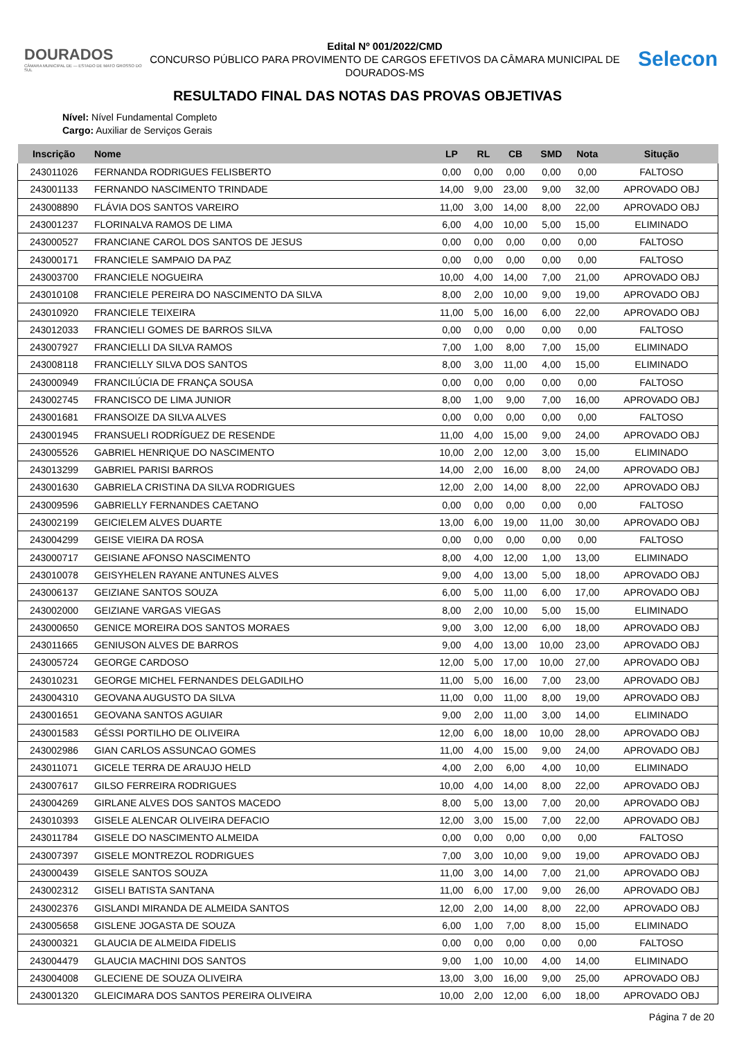DOURADOS
CÂMARA MUNICIPAL DE — ESTADO DE MATO GROSSO DO SUL
Edital Nº 001/2022/CMD
CONCURSO PÚBLICO PARA PROVIMENTO DE CARGOS EFETIVOS DA CÂMARA MUNICIPAL DE DOURADOS-MS
Selecon
RESULTADO FINAL DAS NOTAS DAS PROVAS OBJETIVAS
Nível: Nível Fundamental Completo
Cargo: Auxiliar de Serviços Gerais
| Inscrição | Nome | LP | RL | CB | SMD | Nota | Situção |
| --- | --- | --- | --- | --- | --- | --- | --- |
| 243011026 | FERNANDA RODRIGUES FELISBERTO | 0,00 | 0,00 | 0,00 | 0,00 | 0,00 | FALTOSO |
| 243001133 | FERNANDO NASCIMENTO TRINDADE | 14,00 | 9,00 | 23,00 | 9,00 | 32,00 | APROVADO OBJ |
| 243008890 | FLÁVIA DOS SANTOS VAREIRO | 11,00 | 3,00 | 14,00 | 8,00 | 22,00 | APROVADO OBJ |
| 243001237 | FLORINALVA RAMOS DE LIMA | 6,00 | 4,00 | 10,00 | 5,00 | 15,00 | ELIMINADO |
| 243000527 | FRANCIANE CAROL DOS SANTOS DE JESUS | 0,00 | 0,00 | 0,00 | 0,00 | 0,00 | FALTOSO |
| 243000171 | FRANCIELE SAMPAIO DA PAZ | 0,00 | 0,00 | 0,00 | 0,00 | 0,00 | FALTOSO |
| 243003700 | FRANCIELE NOGUEIRA | 10,00 | 4,00 | 14,00 | 7,00 | 21,00 | APROVADO OBJ |
| 243010108 | FRANCIELE PEREIRA DO NASCIMENTO DA SILVA | 8,00 | 2,00 | 10,00 | 9,00 | 19,00 | APROVADO OBJ |
| 243010920 | FRANCIELE TEIXEIRA | 11,00 | 5,00 | 16,00 | 6,00 | 22,00 | APROVADO OBJ |
| 243012033 | FRANCIELI GOMES DE BARROS SILVA | 0,00 | 0,00 | 0,00 | 0,00 | 0,00 | FALTOSO |
| 243007927 | FRANCIELLI DA SILVA RAMOS | 7,00 | 1,00 | 8,00 | 7,00 | 15,00 | ELIMINADO |
| 243008118 | FRANCIELLY SILVA DOS SANTOS | 8,00 | 3,00 | 11,00 | 4,00 | 15,00 | ELIMINADO |
| 243000949 | FRANCILÚCIA DE FRANÇA SOUSA | 0,00 | 0,00 | 0,00 | 0,00 | 0,00 | FALTOSO |
| 243002745 | FRANCISCO DE LIMA JUNIOR | 8,00 | 1,00 | 9,00 | 7,00 | 16,00 | APROVADO OBJ |
| 243001681 | FRANSOIZE DA SILVA ALVES | 0,00 | 0,00 | 0,00 | 0,00 | 0,00 | FALTOSO |
| 243001945 | FRANSUELI RODRÍGUEZ DE RESENDE | 11,00 | 4,00 | 15,00 | 9,00 | 24,00 | APROVADO OBJ |
| 243005526 | GABRIEL HENRIQUE DO NASCIMENTO | 10,00 | 2,00 | 12,00 | 3,00 | 15,00 | ELIMINADO |
| 243013299 | GABRIEL PARISI BARROS | 14,00 | 2,00 | 16,00 | 8,00 | 24,00 | APROVADO OBJ |
| 243001630 | GABRIELA CRISTINA DA SILVA RODRIGUES | 12,00 | 2,00 | 14,00 | 8,00 | 22,00 | APROVADO OBJ |
| 243009596 | GABRIELLY FERNANDES CAETANO | 0,00 | 0,00 | 0,00 | 0,00 | 0,00 | FALTOSO |
| 243002199 | GEICIELEM ALVES DUARTE | 13,00 | 6,00 | 19,00 | 11,00 | 30,00 | APROVADO OBJ |
| 243004299 | GEISE VIEIRA DA ROSA | 0,00 | 0,00 | 0,00 | 0,00 | 0,00 | FALTOSO |
| 243000717 | GEISIANE AFONSO NASCIMENTO | 8,00 | 4,00 | 12,00 | 1,00 | 13,00 | ELIMINADO |
| 243010078 | GEISYHELEN RAYANE ANTUNES ALVES | 9,00 | 4,00 | 13,00 | 5,00 | 18,00 | APROVADO OBJ |
| 243006137 | GEIZIANE SANTOS SOUZA | 6,00 | 5,00 | 11,00 | 6,00 | 17,00 | APROVADO OBJ |
| 243002000 | GEIZIANE VARGAS VIEGAS | 8,00 | 2,00 | 10,00 | 5,00 | 15,00 | ELIMINADO |
| 243000650 | GENICE MOREIRA DOS SANTOS MORAES | 9,00 | 3,00 | 12,00 | 6,00 | 18,00 | APROVADO OBJ |
| 243011665 | GENIUSON ALVES DE BARROS | 9,00 | 4,00 | 13,00 | 10,00 | 23,00 | APROVADO OBJ |
| 243005724 | GEORGE CARDOSO | 12,00 | 5,00 | 17,00 | 10,00 | 27,00 | APROVADO OBJ |
| 243010231 | GEORGE MICHEL FERNANDES DELGADILHO | 11,00 | 5,00 | 16,00 | 7,00 | 23,00 | APROVADO OBJ |
| 243004310 | GEOVANA AUGUSTO DA SILVA | 11,00 | 0,00 | 11,00 | 8,00 | 19,00 | APROVADO OBJ |
| 243001651 | GEOVANA SANTOS AGUIAR | 9,00 | 2,00 | 11,00 | 3,00 | 14,00 | ELIMINADO |
| 243001583 | GÉSSI PORTILHO DE OLIVEIRA | 12,00 | 6,00 | 18,00 | 10,00 | 28,00 | APROVADO OBJ |
| 243002986 | GIAN CARLOS ASSUNCAO GOMES | 11,00 | 4,00 | 15,00 | 9,00 | 24,00 | APROVADO OBJ |
| 243011071 | GICELE TERRA DE ARAUJO HELD | 4,00 | 2,00 | 6,00 | 4,00 | 10,00 | ELIMINADO |
| 243007617 | GILSO FERREIRA RODRIGUES | 10,00 | 4,00 | 14,00 | 8,00 | 22,00 | APROVADO OBJ |
| 243004269 | GIRLANE ALVES DOS SANTOS MACEDO | 8,00 | 5,00 | 13,00 | 7,00 | 20,00 | APROVADO OBJ |
| 243010393 | GISELE ALENCAR OLIVEIRA DEFACIO | 12,00 | 3,00 | 15,00 | 7,00 | 22,00 | APROVADO OBJ |
| 243011784 | GISELE DO NASCIMENTO ALMEIDA | 0,00 | 0,00 | 0,00 | 0,00 | 0,00 | FALTOSO |
| 243007397 | GISELE MONTREZOL RODRIGUES | 7,00 | 3,00 | 10,00 | 9,00 | 19,00 | APROVADO OBJ |
| 243000439 | GISELE SANTOS SOUZA | 11,00 | 3,00 | 14,00 | 7,00 | 21,00 | APROVADO OBJ |
| 243002312 | GISELI BATISTA SANTANA | 11,00 | 6,00 | 17,00 | 9,00 | 26,00 | APROVADO OBJ |
| 243002376 | GISLANDI MIRANDA DE ALMEIDA SANTOS | 12,00 | 2,00 | 14,00 | 8,00 | 22,00 | APROVADO OBJ |
| 243005658 | GISLENE JOGASTA DE SOUZA | 6,00 | 1,00 | 7,00 | 8,00 | 15,00 | ELIMINADO |
| 243000321 | GLAUCIA DE ALMEIDA FIDELIS | 0,00 | 0,00 | 0,00 | 0,00 | 0,00 | FALTOSO |
| 243004479 | GLAUCIA MACHINI DOS SANTOS | 9,00 | 1,00 | 10,00 | 4,00 | 14,00 | ELIMINADO |
| 243004008 | GLECIENE DE SOUZA OLIVEIRA | 13,00 | 3,00 | 16,00 | 9,00 | 25,00 | APROVADO OBJ |
| 243001320 | GLEICIMARA DOS SANTOS PEREIRA OLIVEIRA | 10,00 | 2,00 | 12,00 | 6,00 | 18,00 | APROVADO OBJ |
Página 7 de 20